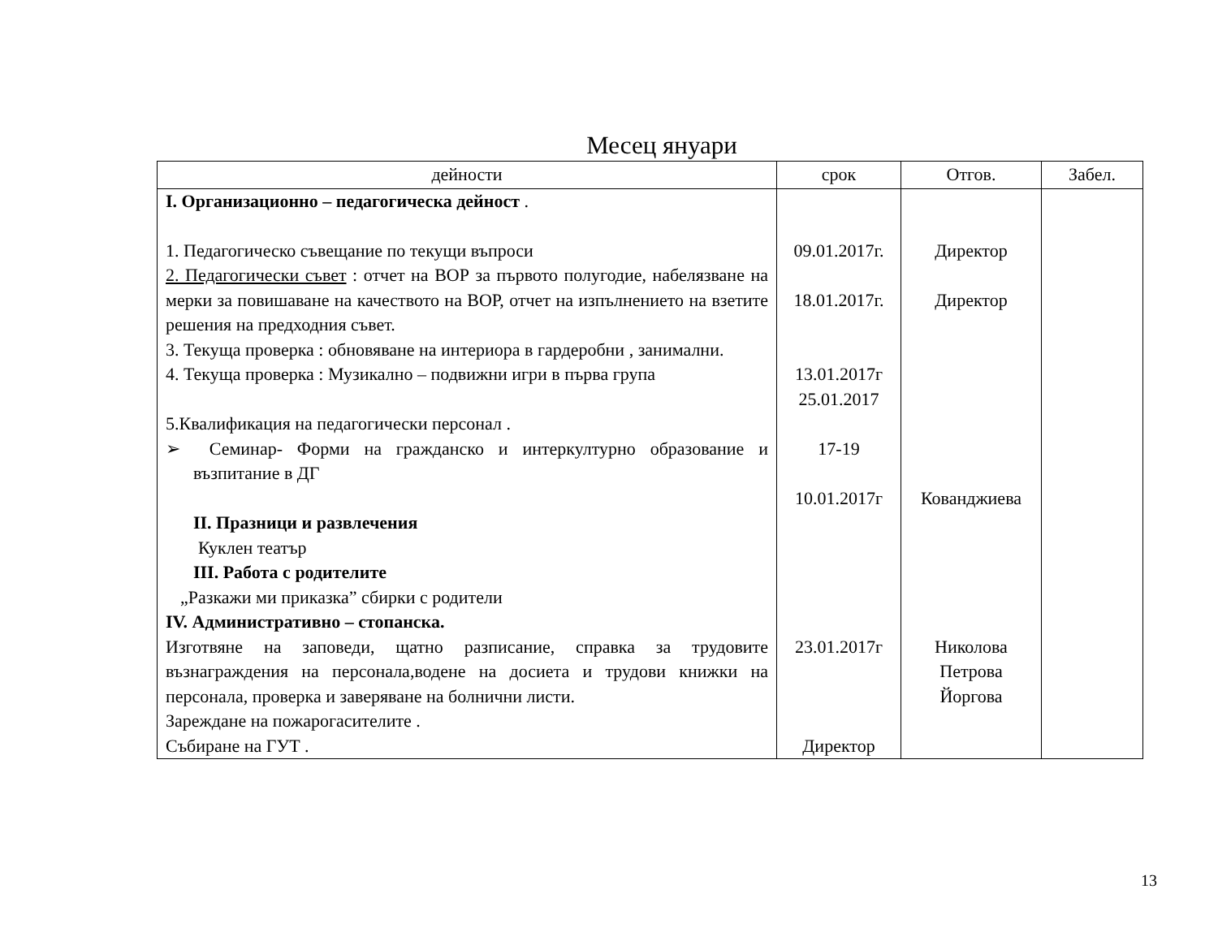Месец януари
| дейности | срок | Отгов. | Забел. |
| --- | --- | --- | --- |
| I. Организационно – педагогическа дейност . 1. Педагогическо съвещание по текущи въпроси 2. Педагогически съвет : отчет на ВОР за първото полугодие, набелязване на мерки за повишаване на качеството на ВОР, отчет на изпълнението на взетите решения на предходния съвет. 3. Текуща проверка : обновяване на интериора в гардеробни , занимални. 4. Текуща проверка : Музикално – подвижни игри в първа група 5.Квалификация на педагогически персонал . ➢ Семинар- Форми на гражданско и интеркултурно образование и възпитание в ДГ II. Празници и развлечения Куклен театър III. Работа с родителите „Разкажи ми приказка” сбирки с родители IV. Административно – стопанска. Изготвяне на заповеди, щатно разписание, справка за трудовите възнаграждения на персонала,водене на досиета и трудови книжки на персонала, проверка и заверяване на болнични листи. Зареждане на пожарогасителите . Събиране на ГУТ . | 09.01.2017г. 18.01.2017г. 13.01.2017г 25.01.2017 17-19 10.01.2017г 23.01.2017г Директор | Директор Директор Кованджиева Николова Петрова Йоргова | |
13